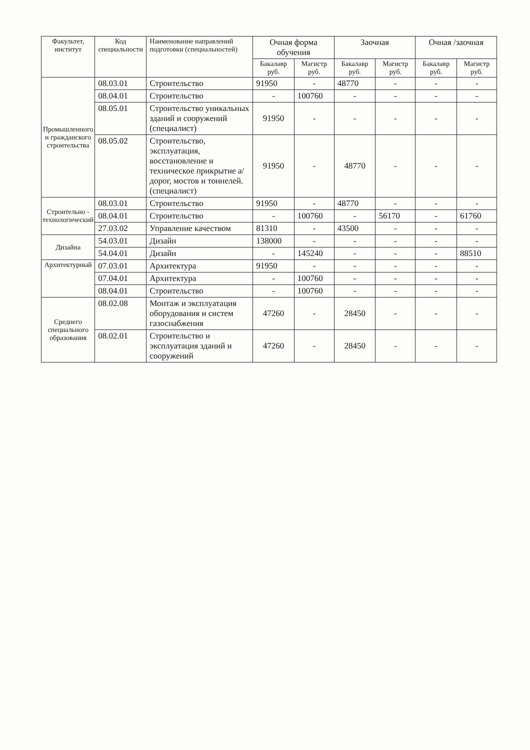| Факультет, институт | Код специальности | Наименование направлений подготовки (специальностей) | Очная форма обучения | | Заочная | | Очная /заочная | |
| --- | --- | --- | --- | --- | --- | --- | --- | --- |
| | | | Бакалавр руб. | Магистр руб. | Бакалавр руб. | Магистр руб. | Бакалавр руб. | Магистр руб. |
| Промышленного и гражданского строительства | 08.03.01 | Строительство | 91950 | - | 48770 | - | - | - |
| | 08.04.01 | Строительство | - | 100760 | - | - | - | - |
| | 08.05.01 | Строительство уникальных зданий и сооружений (специалист) | 91950 | - | - | - | - | - |
| | 08.05.02 | Строительство, эксплуатация, восстановление и техническое прикрытие а/дорог, мостов и тоннелей. (специалист) | 91950 | - | 48770 | - | - | - |
| Строительно - технологический | 08.03.01 | Строительство | 91950 | - | 48770 | - | - | - |
| | 08.04.01 | Строительство | - | 100760 | - | 56170 | - | 61760 |
| | 27.03.02 | Управление качеством | 81310 | - | 43500 | - | - | - |
| Дизайна | 54.03.01 | Дизайн | 138000 | - | - | - | - | - |
| | 54.04.01 | Дизайн | - | 145240 | - | - | - | 88510 |
| Архитектурный | 07.03.01 | Архитектура | 91950 | - | - | - | - | - |
| | 07.04.01 | Архитектура | - | 100760 | - | - | - | - |
| | 08.04.01 | Строительство | - | 100760 | - | - | - | - |
| Среднего специального образования | 08.02.08 | Монтаж и эксплуатация оборудования и систем газоснабжения | 47260 | - | 28450 | - | - | - |
| | 08.02.01 | Строительство и эксплуатация зданий и сооружений | 47260 | - | 28450 | - | - | - |